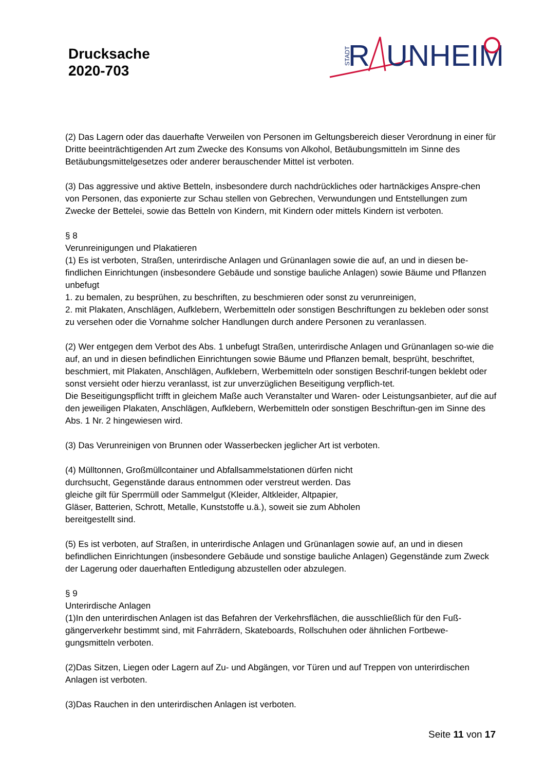Drucksache
2020-703
STADT
R
UNHEIM
(2) Das Lagern oder das dauerhafte Verweilen von Personen im Geltungsbereich dieser Verordnung in einer für Dritte beeinträchtigenden Art zum Zwecke des Konsums von Alkohol, Betäubungsmitteln im Sinne des Betäubungsmittelgesetzes oder anderer berauschender Mittel ist verboten.
(3) Das aggressive und aktive Betteln, insbesondere durch nachdrückliches oder hartnäckiges Anspre-chen von Personen, das exponierte zur Schau stellen von Gebrechen, Verwundungen und Entstellungen zum Zwecke der Bettelei, sowie das Betteln von Kindern, mit Kindern oder mittels Kindern ist verboten.
§ 8
Verunreinigungen und Plakatieren
(1) Es ist verboten, Straßen, unterirdische Anlagen und Grünanlagen sowie die auf, an und in diesen be-findlichen Einrichtungen (insbesondere Gebäude und sonstige bauliche Anlagen) sowie Bäume und Pflanzen unbefugt
1. zu bemalen, zu besprühen, zu beschriften, zu beschmieren oder sonst zu verunreinigen,
2. mit Plakaten, Anschlägen, Aufklebern, Werbemitteln oder sonstigen Beschriftungen zu bekleben oder sonst zu versehen oder die Vornahme solcher Handlungen durch andere Personen zu veranlassen.
(2) Wer entgegen dem Verbot des Abs. 1 unbefugt Straßen, unterirdische Anlagen und Grünanlagen so-wie die auf, an und in diesen befindlichen Einrichtungen sowie Bäume und Pflanzen bemalt, besprüht, beschriftet, beschmiert, mit Plakaten, Anschlägen, Aufklebern, Werbemitteln oder sonstigen Beschrif-tungen beklebt oder sonst versieht oder hierzu veranlasst, ist zur unverzüglichen Beseitigung verpflich-tet.
Die Beseitigungspflicht trifft in gleichem Maße auch Veranstalter und Waren- oder Leistungsanbieter, auf die auf den jeweiligen Plakaten, Anschlägen, Aufklebern, Werbemitteln oder sonstigen Beschriftun-gen im Sinne des Abs. 1 Nr. 2 hingewiesen wird.
(3) Das Verunreinigen von Brunnen oder Wasserbecken jeglicher Art ist verboten.
(4) Mülltonnen, Großmüllcontainer und Abfallsammelstationen dürfen nicht
durchsucht, Gegenstände daraus entnommen oder verstreut werden. Das
gleiche gilt für Sperrmüll oder Sammelgut (Kleider, Altkleider, Altpapier,
Gläser, Batterien, Schrott, Metalle, Kunststoffe u.ä.), soweit sie zum Abholen
bereitgestellt sind.
(5) Es ist verboten, auf Straßen, in unterirdische Anlagen und Grünanlagen sowie auf, an und in diesen befindlichen Einrichtungen (insbesondere Gebäude und sonstige bauliche Anlagen) Gegenstände zum Zweck der Lagerung oder dauerhaften Entledigung abzustellen oder abzulegen.
§ 9
Unterirdische Anlagen
(1)In den unterirdischen Anlagen ist das Befahren der Verkehrsflächen, die ausschließlich für den Fuß-gängerverkehr bestimmt sind, mit Fahrrädern, Skateboards, Rollschuhen oder ähnlichen Fortbewe-gungsmitteln verboten.
(2)Das Sitzen, Liegen oder Lagern auf Zu- und Abgängen, vor Türen und auf Treppen von unterirdischen Anlagen ist verboten.
(3)Das Rauchen in den unterirdischen Anlagen ist verboten.
Seite 11 von 17